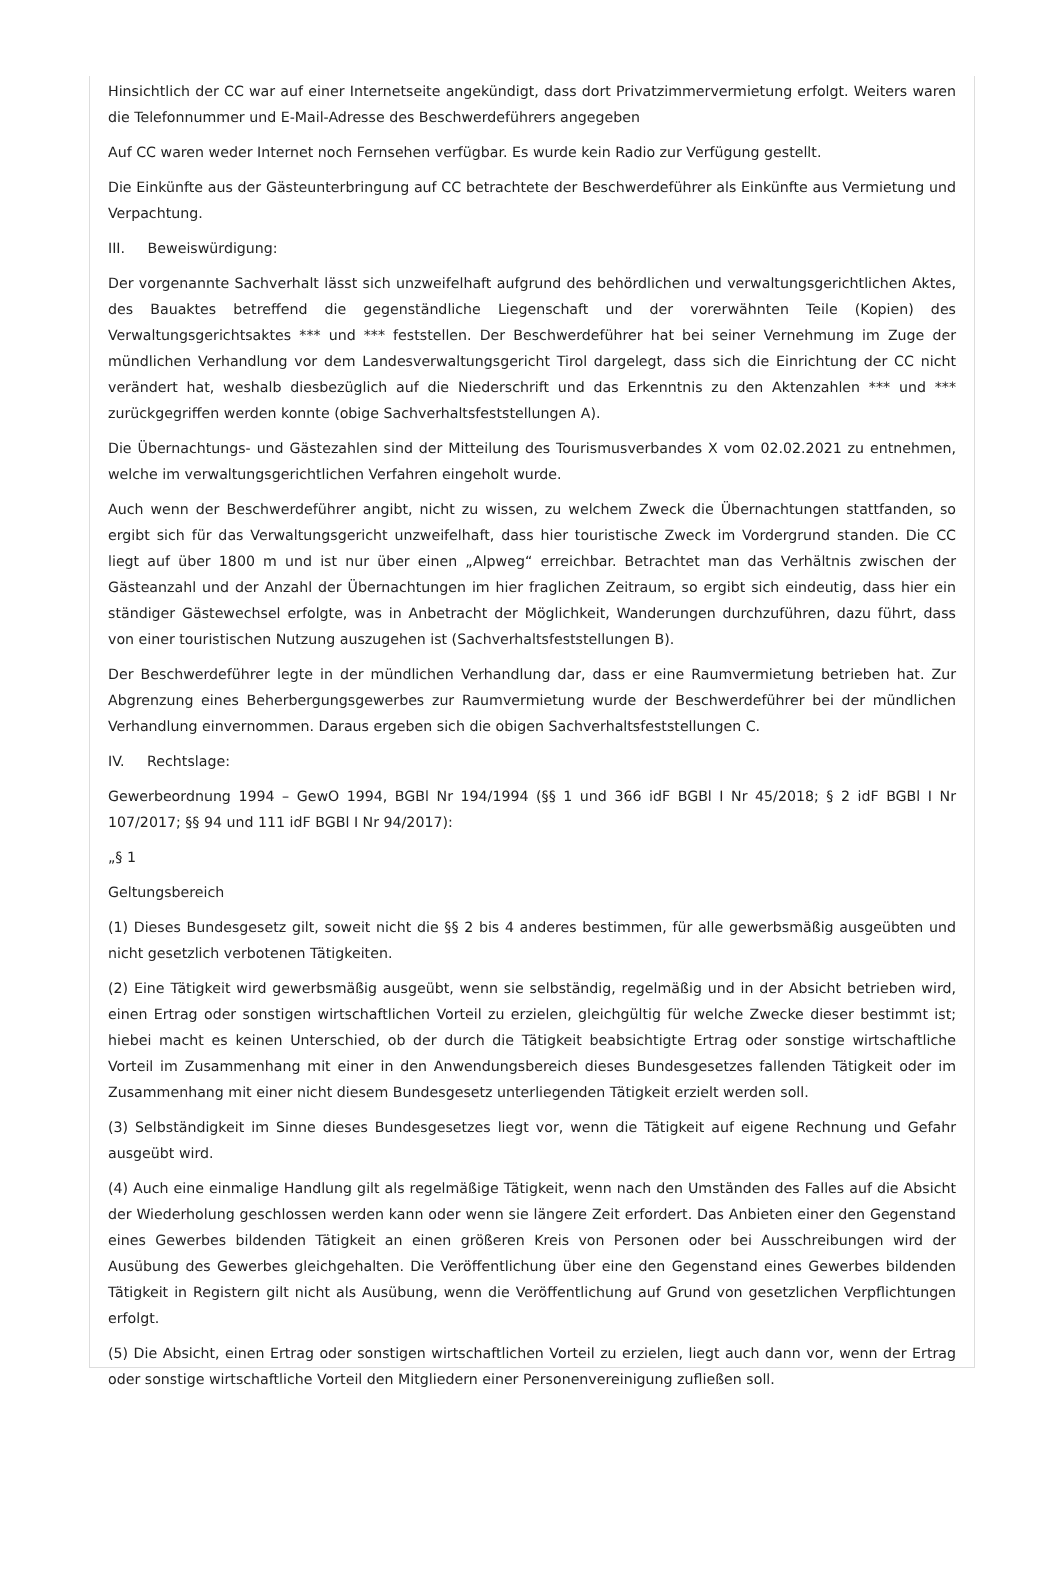Hinsichtlich der CC war auf einer Internetseite angekündigt, dass dort Privatzimmervermietung erfolgt. Weiters waren die Telefonnummer und E-Mail-Adresse des Beschwerdeführers angegeben
Auf CC waren weder Internet noch Fernsehen verfügbar. Es wurde kein Radio zur Verfügung gestellt.
Die Einkünfte aus der Gästeunterbringung auf CC betrachtete der Beschwerdeführer als Einkünfte aus Vermietung und Verpachtung.
III. Beweiswürdigung:
Der vorgenannte Sachverhalt lässt sich unzweifelhaft aufgrund des behördlichen und verwaltungsgerichtlichen Aktes, des Bauaktes betreffend die gegenständliche Liegenschaft und der vorerwähnten Teile (Kopien) des Verwaltungsgerichtsaktes *** und *** feststellen. Der Beschwerdeführer hat bei seiner Vernehmung im Zuge der mündlichen Verhandlung vor dem Landesverwaltungsgericht Tirol dargelegt, dass sich die Einrichtung der CC nicht verändert hat, weshalb diesbezüglich auf die Niederschrift und das Erkenntnis zu den Aktenzahlen *** und *** zurückgegriffen werden konnte (obige Sachverhaltsfeststellungen A).
Die Übernachtungs- und Gästezahlen sind der Mitteilung des Tourismusverbandes X vom 02.02.2021 zu entnehmen, welche im verwaltungsgerichtlichen Verfahren eingeholt wurde.
Auch wenn der Beschwerdeführer angibt, nicht zu wissen, zu welchem Zweck die Übernachtungen stattfanden, so ergibt sich für das Verwaltungsgericht unzweifelhaft, dass hier touristische Zweck im Vordergrund standen. Die CC liegt auf über 1800 m und ist nur über einen „Alpweg“ erreichbar. Betrachtet man das Verhältnis zwischen der Gästeanzahl und der Anzahl der Übernachtungen im hier fraglichen Zeitraum, so ergibt sich eindeutig, dass hier ein ständiger Gästewechsel erfolgte, was in Anbetracht der Möglichkeit, Wanderungen durchzuführen, dazu führt, dass von einer touristischen Nutzung auszugehen ist (Sachverhaltsfeststellungen B).
Der Beschwerdeführer legte in der mündlichen Verhandlung dar, dass er eine Raumvermietung betrieben hat. Zur Abgrenzung eines Beherbergungsgewerbes zur Raumvermietung wurde der Beschwerdeführer bei der mündlichen Verhandlung einvernommen. Daraus ergeben sich die obigen Sachverhaltsfeststellungen C.
IV. Rechtslage:
Gewerbeordnung 1994 – GewO 1994, BGBl Nr 194/1994 (§§ 1 und 366 idF BGBl I Nr 45/2018; § 2 idF BGBl I Nr 107/2017; §§ 94 und 111 idF BGBl I Nr 94/2017):
„§ 1
Geltungsbereich
(1) Dieses Bundesgesetz gilt, soweit nicht die §§ 2 bis 4 anderes bestimmen, für alle gewerbsmäßig ausgeübten und nicht gesetzlich verbotenen Tätigkeiten.
(2) Eine Tätigkeit wird gewerbsmäßig ausgeübt, wenn sie selbständig, regelmäßig und in der Absicht betrieben wird, einen Ertrag oder sonstigen wirtschaftlichen Vorteil zu erzielen, gleichgültig für welche Zwecke dieser bestimmt ist; hiebei macht es keinen Unterschied, ob der durch die Tätigkeit beabsichtigte Ertrag oder sonstige wirtschaftliche Vorteil im Zusammenhang mit einer in den Anwendungsbereich dieses Bundesgesetzes fallenden Tätigkeit oder im Zusammenhang mit einer nicht diesem Bundesgesetz unterliegenden Tätigkeit erzielt werden soll.
(3) Selbständigkeit im Sinne dieses Bundesgesetzes liegt vor, wenn die Tätigkeit auf eigene Rechnung und Gefahr ausgeübt wird.
(4) Auch eine einmalige Handlung gilt als regelmäßige Tätigkeit, wenn nach den Umständen des Falles auf die Absicht der Wiederholung geschlossen werden kann oder wenn sie längere Zeit erfordert. Das Anbieten einer den Gegenstand eines Gewerbes bildenden Tätigkeit an einen größeren Kreis von Personen oder bei Ausschreibungen wird der Ausübung des Gewerbes gleichgehalten. Die Veröffentlichung über eine den Gegenstand eines Gewerbes bildenden Tätigkeit in Registern gilt nicht als Ausübung, wenn die Veröffentlichung auf Grund von gesetzlichen Verpflichtungen erfolgt.
(5) Die Absicht, einen Ertrag oder sonstigen wirtschaftlichen Vorteil zu erzielen, liegt auch dann vor, wenn der Ertrag oder sonstige wirtschaftliche Vorteil den Mitgliedern einer Personenvereinigung zufließen soll.